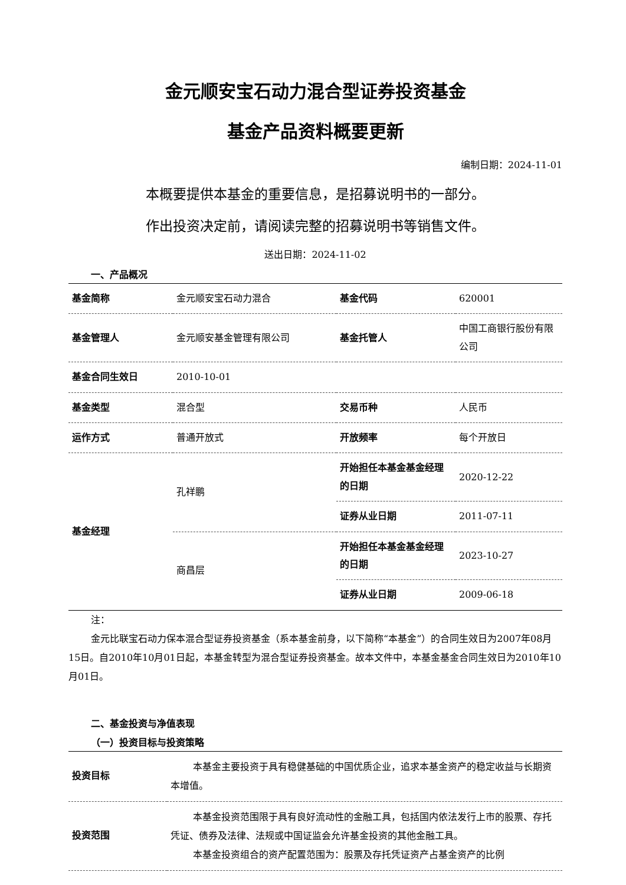金元顺安宝石动力混合型证券投资基金
基金产品资料概要更新
编制日期：2024-11-01
本概要提供本基金的重要信息，是招募说明书的一部分。
作出投资决定前，请阅读完整的招募说明书等销售文件。
送出日期：2024-11-02
一、产品概况
| 基金简称 | 金元顺安宝石动力混合 | 基金代码 | 620001 |
| 基金管理人 | 金元顺安基金管理有限公司 | 基金托管人 | 中国工商银行股份有限公司 |
| 基金合同生效日 | 2010-10-01 | | |
| 基金类型 | 混合型 | 交易币种 | 人民币 |
| 运作方式 | 普通开放式 | 开放频率 | 每个开放日 |
| 基金经理 | 孔祥鹏 | 开始担任本基金基金经理的日期 | 2020-12-22 |
| | | 证券从业日期 | 2011-07-11 |
| | 商昌层 | 开始担任本基金基金经理的日期 | 2023-10-27 |
| | | 证券从业日期 | 2009-06-18 |
注：
金元比联宝石动力保本混合型证券投资基金（系本基金前身，以下简称“本基金”）的合同生效日为2007年08月15日。自2010年10月01日起，本基金转型为混合型证券投资基金。故本文件中，本基金基金合同生效日为2010年10月01日。
二、基金投资与净值表现
（一）投资目标与投资策略
| 投资目标 | 本基金主要投资于具有稳健基础的中国优质企业，追求本基金资产的稳定收益与长期资本增值。 |
| 投资范围 | 本基金投资范围限于具有良好流动性的金融工具，包括国内依法发行上市的股票、存托凭证、债券及法律、法规或中国证监会允许基金投资的其他金融工具。 本基金投资组合的资产配置范围为：股票及存托凭证资产占基金资产的比例 |